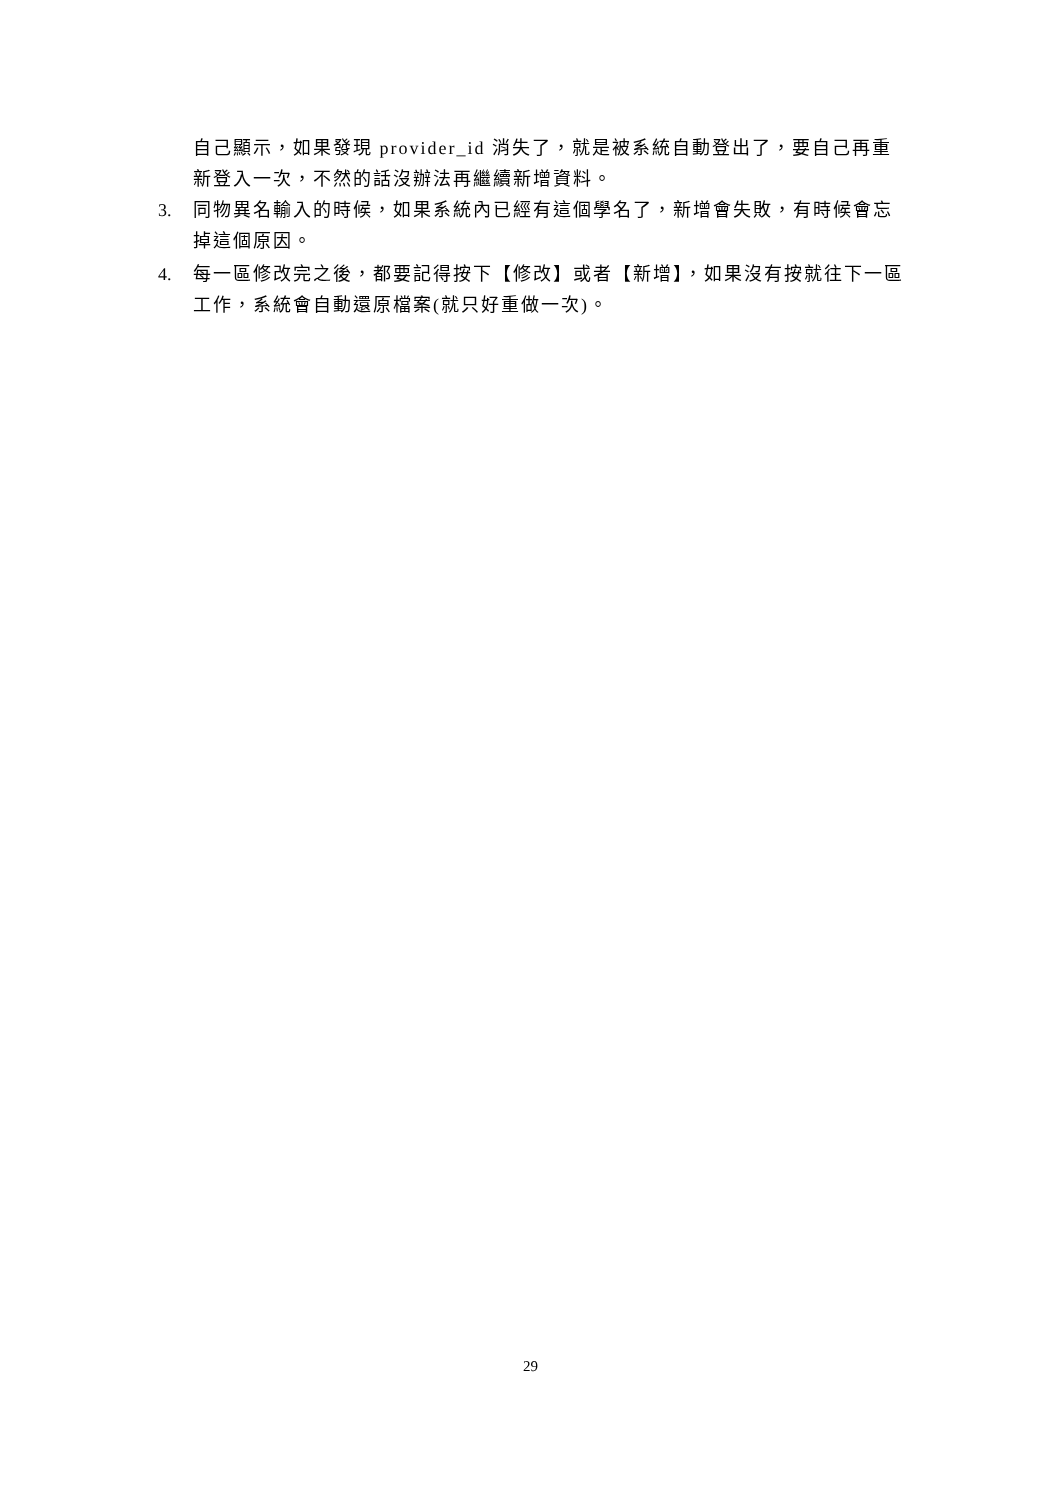自己顯示，如果發現 provider_id 消失了，就是被系統自動登出了，要自己再重新登入一次，不然的話沒辦法再繼續新增資料。
3. 同物異名輸入的時候，如果系統內已經有這個學名了，新增會失敗，有時候會忘掉這個原因。
4. 每一區修改完之後，都要記得按下【修改】或者【新增】，如果沒有按就往下一區工作，系統會自動還原檔案(就只好重做一次)。
29